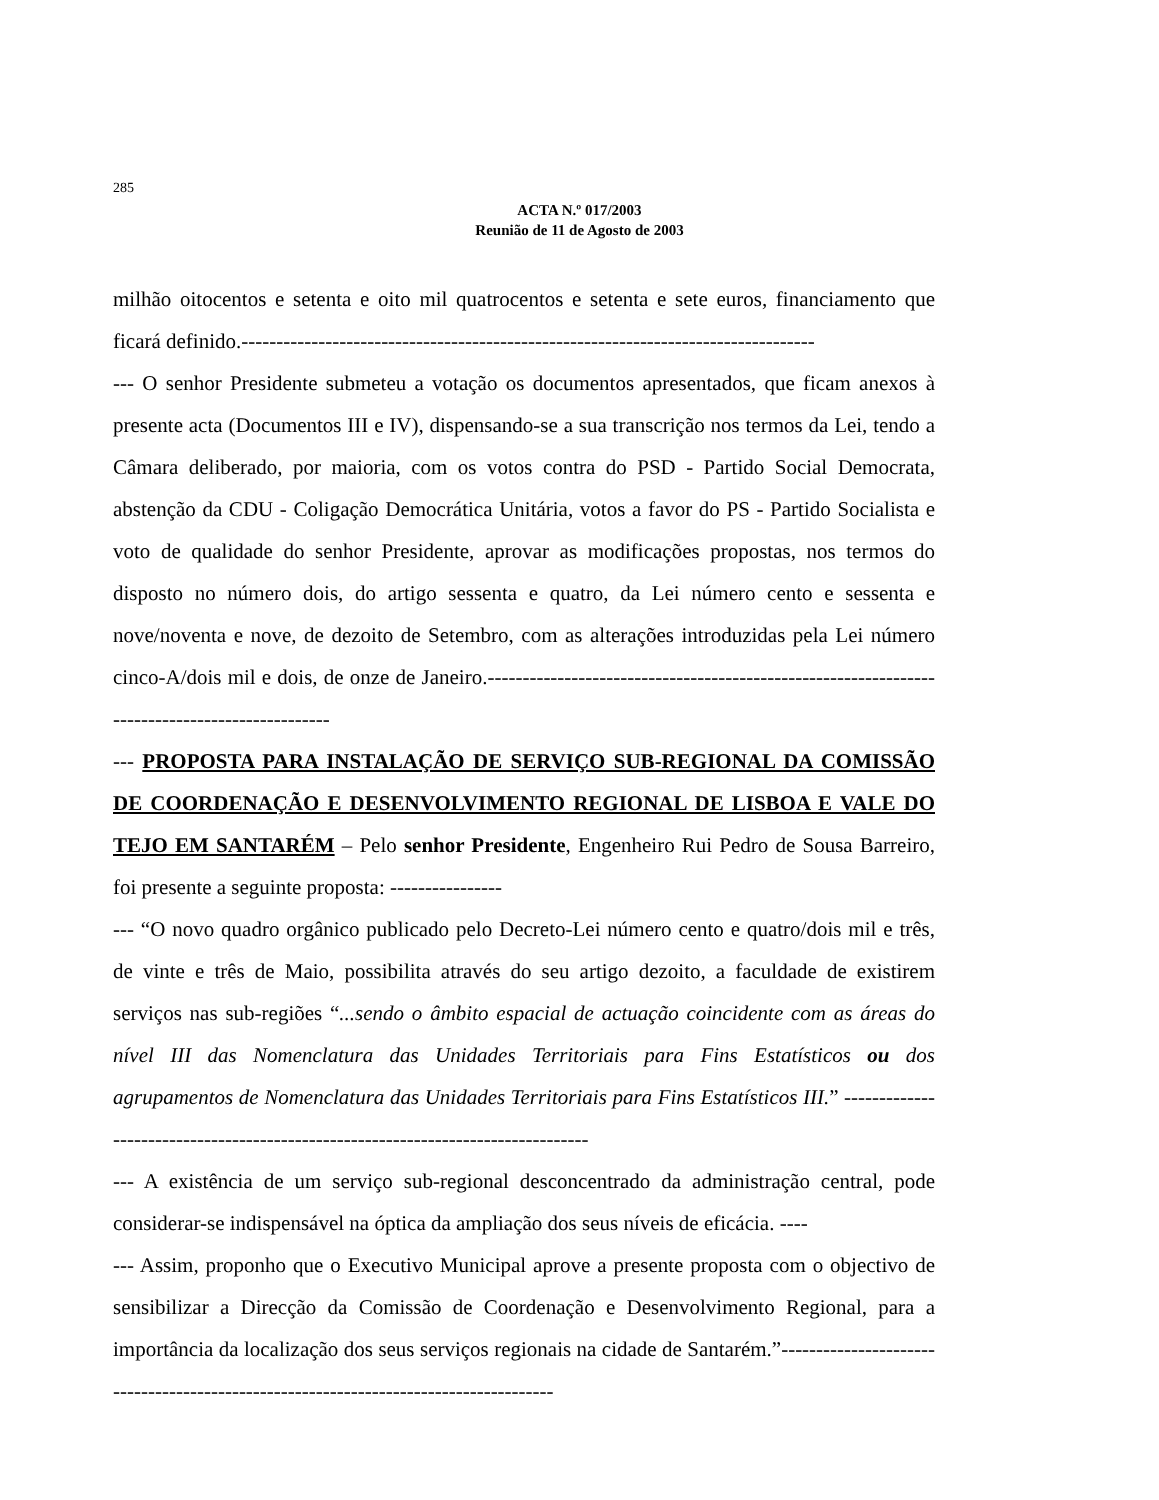285
ACTA N.º 017/2003
Reunião de 11 de Agosto de 2003
milhão oitocentos e setenta e oito mil quatrocentos e setenta e sete euros, financiamento que ficará definido.----------------------------------------------------------------------------------
--- O senhor Presidente submeteu a votação os documentos apresentados, que ficam anexos à presente acta (Documentos III e IV), dispensando-se a sua transcrição nos termos da Lei, tendo a Câmara deliberado, por maioria, com os votos contra do PSD - Partido Social Democrata, abstenção da CDU - Coligação Democrática Unitária, votos a favor do PS - Partido Socialista e voto de qualidade do senhor Presidente, aprovar as modificações propostas, nos termos do disposto no número dois, do artigo sessenta e quatro, da Lei número cento e sessenta e nove/noventa e nove, de dezoito de Setembro, com as alterações introduzidas pela Lei número cinco-A/dois mil e dois, de onze de Janeiro.-----------------------------------------------------------------------------------------------
--- PROPOSTA PARA INSTALAÇÃO DE SERVIÇO SUB-REGIONAL DA COMISSÃO DE COORDENAÇÃO E DESENVOLVIMENTO REGIONAL DE LISBOA E VALE DO TEJO EM SANTARÉM – Pelo senhor Presidente, Engenheiro Rui Pedro de Sousa Barreiro, foi presente a seguinte proposta: ----------------
--- “O novo quadro orgânico publicado pelo Decreto-Lei número cento e quatro/dois mil e três, de vinte e três de Maio, possibilita através do seu artigo dezoito, a faculdade de existirem serviços nas sub-regiões “...sendo o âmbito espacial de actuação coincidente com as áreas do nível III das Nomenclatura das Unidades Territoriais para Fins Estatísticos ou dos agrupamentos de Nomenclatura das Unidades Territoriais para Fins Estatísticos III.” ---------------------------------------------------------------------------------
--- A existência de um serviço sub-regional desconcentrado da administração central, pode considerar-se indispensável na óptica da ampliação dos seus níveis de eficácia. ----
--- Assim, proponho que o Executivo Municipal aprove a presente proposta com o objectivo de sensibilizar a Direcção da Comissão de Coordenação e Desenvolvimento Regional, para a importância da localização dos seus serviços regionais na cidade de Santarém.”-------------------------------------------------------------------------------------